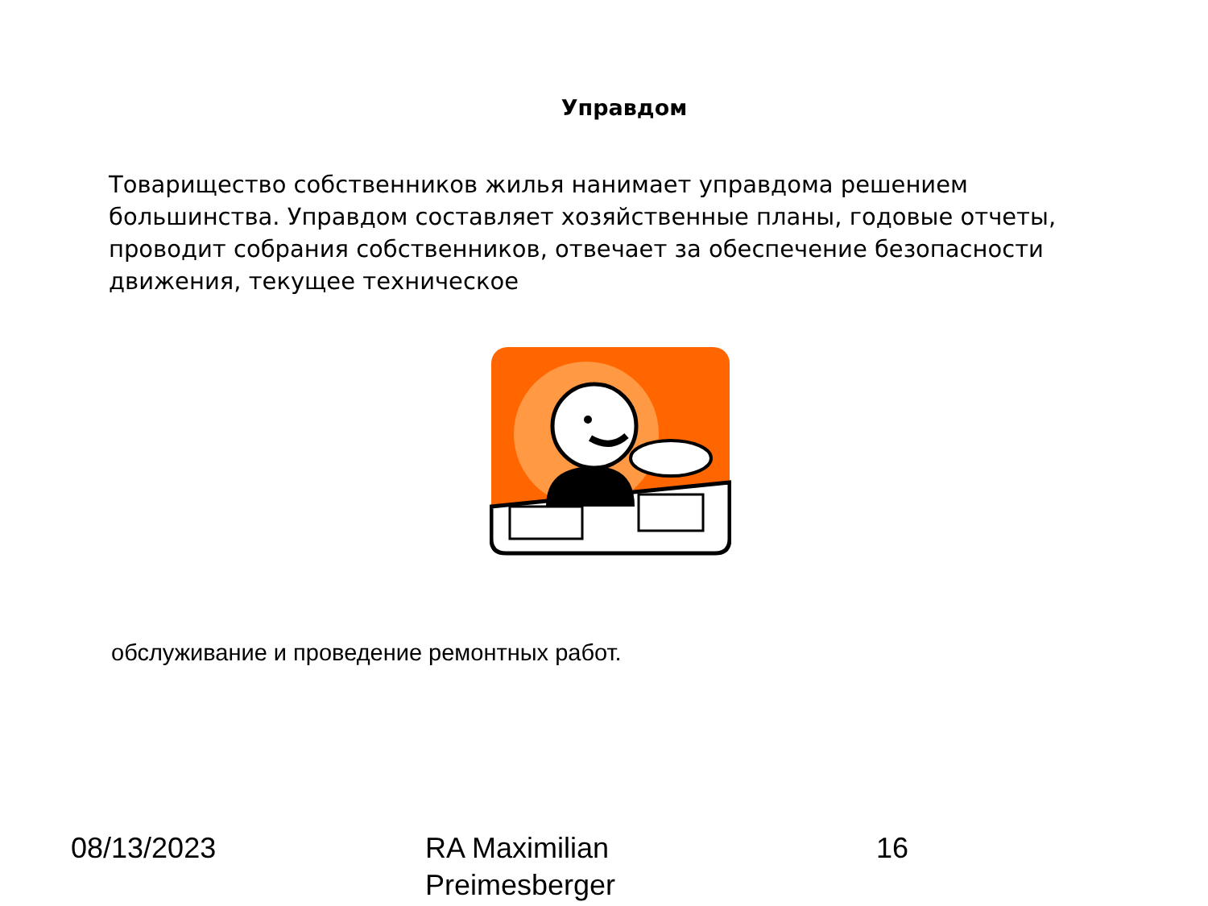Управдом
Товарищество собственников жилья нанимает управдома решением большинства. Управдом составляет хозяйственные планы, годовые отчеты, проводит собрания собственников, отвечает за обеспечение безопасности движения, текущее техническое
обслуживание и проведение ремонтных работ.
08/13/2023 RA Maximilian
Preimesberger
16